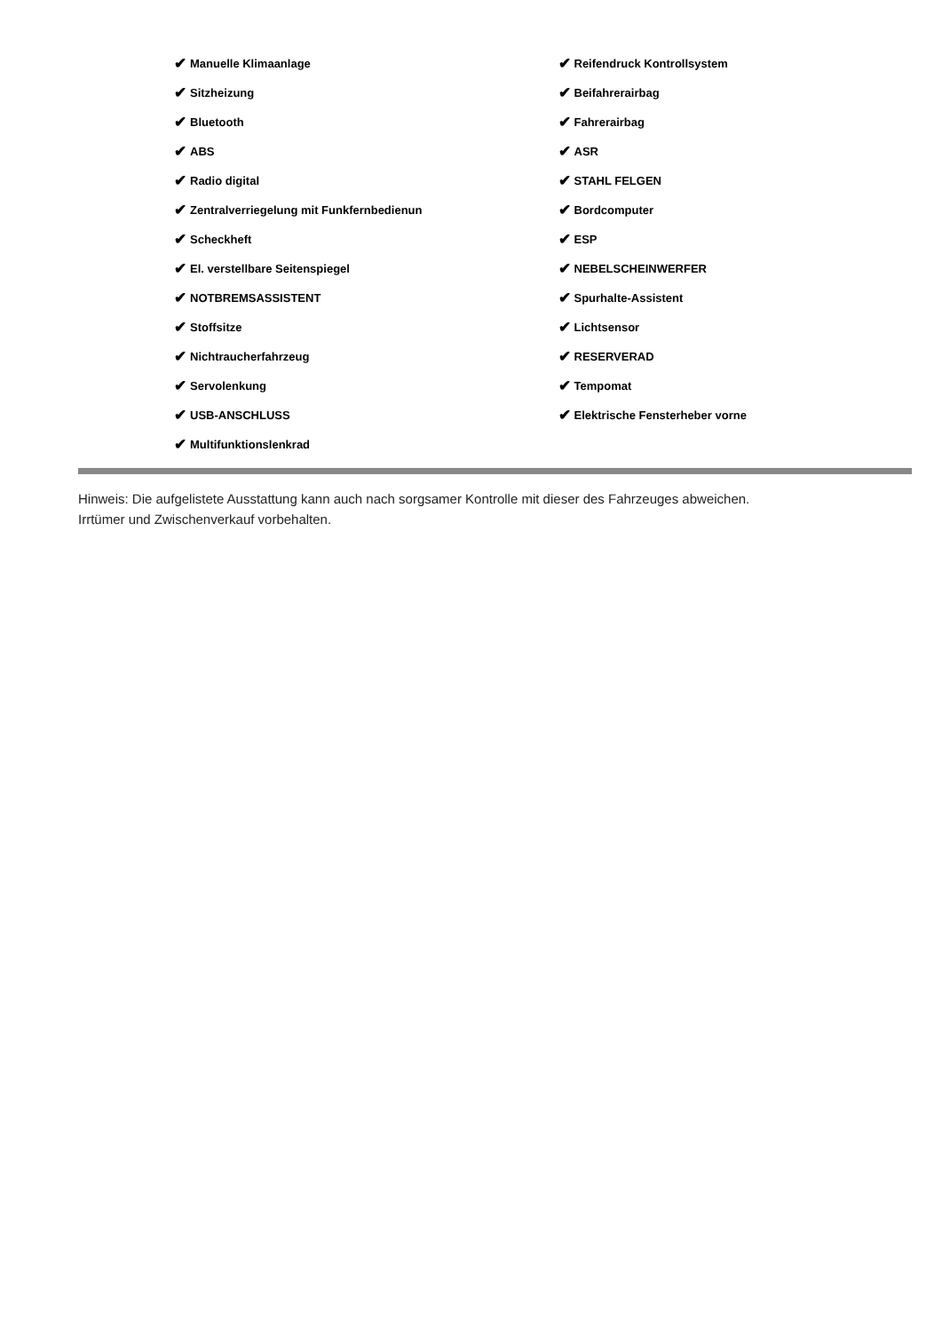✔ Manuelle Klimaanlage
✔ Sitzheizung
✔ Bluetooth
✔ ABS
✔ Radio digital
✔ Zentralverriegelung mit Funkfernbedienun
✔ Scheckheft
✔ El. verstellbare Seitenspiegel
✔ NOTBREMSASSISTENT
✔ Stoffsitze
✔ Nichtraucherfahrzeug
✔ Servolenkung
✔ USB-ANSCHLUSS
✔ Multifunktionslenkrad
✔ Reifendruck Kontrollsystem
✔ Beifahrerairbag
✔ Fahrerairbag
✔ ASR
✔ STAHL FELGEN
✔ Bordcomputer
✔ ESP
✔ NEBELSCHEINWERFER
✔ Spurhalte-Assistent
✔ Lichtsensor
✔ RESERVERAD
✔ Tempomat
✔ Elektrische Fensterheber vorne
Hinweis: Die aufgelistete Ausstattung kann auch nach sorgsamer Kontrolle mit dieser des Fahrzeuges abweichen. Irrtümer und Zwischenverkauf vorbehalten.